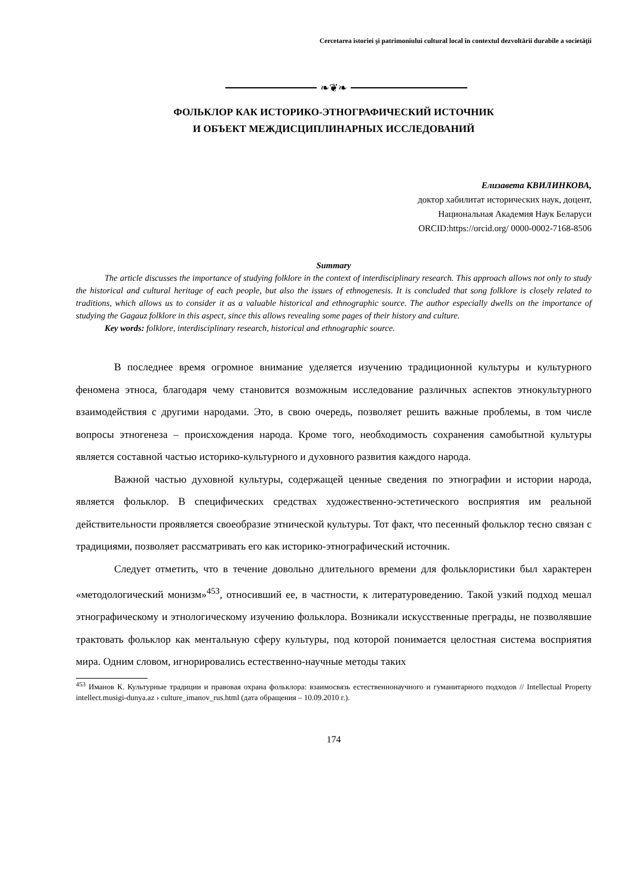Cercetarea istoriei şi patrimoniului cultural local în contextul dezvoltării durabile a societăţii
❧❦❧
ФОЛЬКЛОР КАК ИСТОРИКО-ЭТНОГРАФИЧЕСКИЙ ИСТОЧНИК
И ОБЪЕКТ МЕЖДИСЦИПЛИНАРНЫХ ИССЛЕДОВАНИЙ
Елизавета КВИЛИНКОВА,
доктор хабилитат исторических наук, доцент,
Национальная Академия Наук Беларуси
ORCID:https://orcid.org/ 0000-0002-7168-8506
Summary
The article discusses the importance of studying folklore in the context of interdisciplinary research. This approach allows not only to study the historical and cultural heritage of each people, but also the issues of ethnogenesis. It is concluded that song folklore is closely related to traditions, which allows us to consider it as a valuable historical and ethnographic source. The author especially dwells on the importance of studying the Gagauz folklore in this aspect, since this allows revealing some pages of their history and culture.
Key words: folklore, interdisciplinary research, historical and ethnographic source.
В последнее время огромное внимание уделяется изучению традиционной культуры и культурного феномена этноса, благодаря чему становится возможным исследование различных аспектов этнокультурного взаимодействия с другими народами. Это, в свою очередь, позволяет решить важные проблемы, в том числе вопросы этногенеза – происхождения народа. Кроме того, необходимость сохранения самобытной культуры является составной частью историко-культурного и духовного развития каждого народа.
Важной частью духовной культуры, содержащей ценные сведения по этнографии и истории народа, является фольклор. В специфических средствах художественно-эстетического восприятия им реальной действительности проявляется своеобразие этнической культуры. Тот факт, что песенный фольклор тесно связан с традициями, позволяет рассматривать его как историко-этнографический источник.
Следует отметить, что в течение довольно длительного времени для фольклористики был характерен «методологический монизм»<sup>453</sup>, относивший ее, в частности, к литературоведению. Такой узкий подход мешал этнографическому и этнологическому изучению фольклора. Возникали искусственные преграды, не позволявшие трактовать фольклор как ментальную сферу культуры, под которой понимается целостная система восприятия мира. Одним словом, игнорировались естественно-научные методы таких
<sup>453</sup> Иманов К. Культурные традиции и правовая охрана фольклора: взаимосвязь естественнонаучного и гуманитарного подходов // Intellectual Property intellect.musigi-dunya.az › culture_imanov_rus.html (дата обращения – 10.09.2010 г.).
174